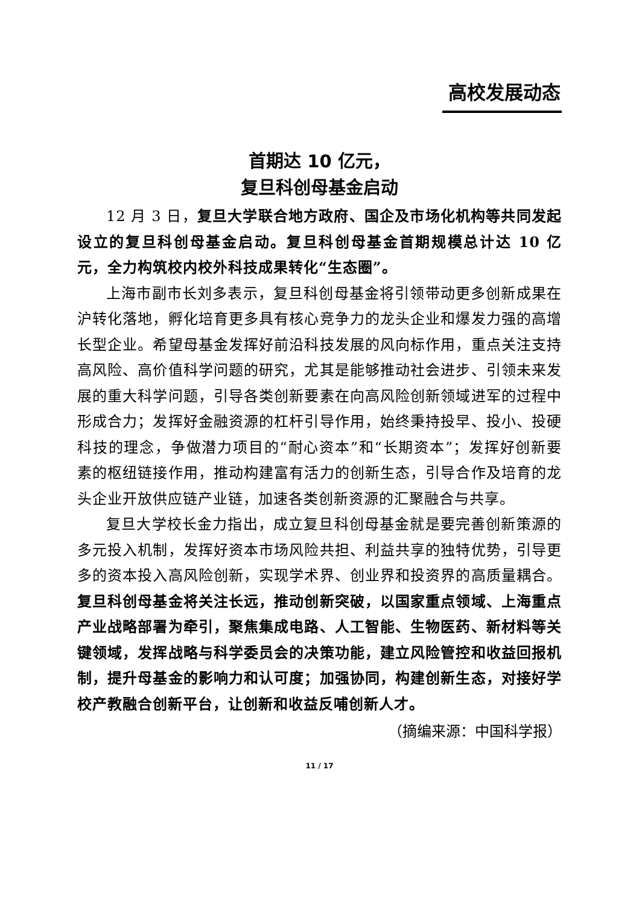高校发展动态
首期达 10 亿元，
复旦科创母基金启动
12 月 3 日，复旦大学联合地方政府、国企及市场化机构等共同发起设立的复旦科创母基金启动。复旦科创母基金首期规模总计达 10 亿元，全力构筑校内校外科技成果转化“生态圈”。
上海市副市长刘多表示，复旦科创母基金将引领带动更多创新成果在沪转化落地，孵化培育更多具有核心竞争力的龙头企业和爆发力强的高增长型企业。希望母基金发挥好前沿科技发展的风向标作用，重点关注支持高风险、高价值科学问题的研究，尤其是能够推动社会进步、引领未来发展的重大科学问题，引导各类创新要素在向高风险创新领域进军的过程中形成合力；发挥好金融资源的杠杆引导作用，始终秉持投早、投小、投硬科技的理念，争做潜力项目的“耐心资本”和“长期资本”；发挥好创新要素的枢纽链接作用，推动构建富有活力的创新生态，引导合作及培育的龙头企业开放供应链产业链，加速各类创新资源的汇聚融合与共享。
复旦大学校长金力指出，成立复旦科创母基金就是要完善创新策源的多元投入机制，发挥好资本市场风险共担、利益共享的独特优势，引导更多的资本投入高风险创新，实现学术界、创业界和投资界的高质量耦合。复旦科创母基金将关注长远，推动创新突破，以国家重点领域、上海重点产业战略部署为牵引，聚焦集成电路、人工智能、生物医药、新材料等关键领域，发挥战略与科学委员会的决策功能，建立风险管控和收益回报机制，提升母基金的影响力和认可度；加强协同，构建创新生态，对接好学校产教融合创新平台，让创新和收益反哺创新人才。
（摘编来源：中国科学报）
11 / 17